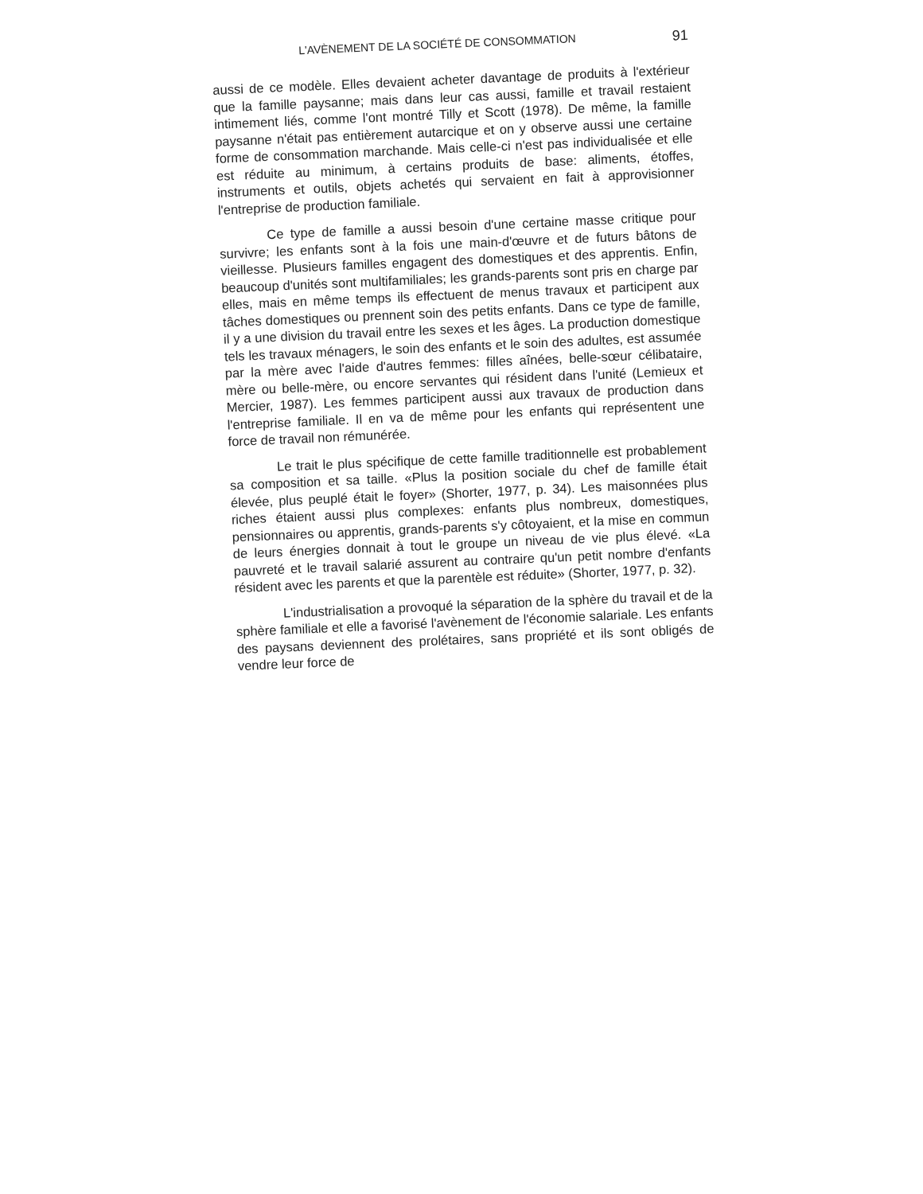L'AVÈNEMENT DE LA SOCIÉTÉ DE CONSOMMATION 91
aussi de ce modèle. Elles devaient acheter davantage de produits à l'extérieur que la famille paysanne; mais dans leur cas aussi, famille et travail restaient intimement liés, comme l'ont montré Tilly et Scott (1978). De même, la famille paysanne n'était pas entièrement autarcique et on y observe aussi une certaine forme de consommation marchande. Mais celle-ci n'est pas individualisée et elle est réduite au minimum, à certains produits de base: aliments, étoffes, instruments et outils, objets achetés qui servaient en fait à approvisionner l'entreprise de production familiale.
Ce type de famille a aussi besoin d'une certaine masse critique pour survivre; les enfants sont à la fois une main-d'œuvre et de futurs bâtons de vieillesse. Plusieurs familles engagent des domestiques et des apprentis. Enfin, beaucoup d'unités sont multifamiliales; les grands-parents sont pris en charge par elles, mais en même temps ils effectuent de menus travaux et participent aux tâches domestiques ou prennent soin des petits enfants. Dans ce type de famille, il y a une division du travail entre les sexes et les âges. La production domestique tels les travaux ménagers, le soin des enfants et le soin des adultes, est assumée par la mère avec l'aide d'autres femmes: filles aînées, belle-sœur célibataire, mère ou belle-mère, ou encore servantes qui résident dans l'unité (Lemieux et Mercier, 1987). Les femmes participent aussi aux travaux de production dans l'entreprise familiale. Il en va de même pour les enfants qui représentent une force de travail non rémunérée.
Le trait le plus spécifique de cette famille traditionnelle est probablement sa composition et sa taille. «Plus la position sociale du chef de famille était élevée, plus peuplé était le foyer» (Shorter, 1977, p. 34). Les maisonnées plus riches étaient aussi plus complexes: enfants plus nombreux, domestiques, pensionnaires ou apprentis, grands-parents s'y côtoyaient, et la mise en commun de leurs énergies donnait à tout le groupe un niveau de vie plus élevé. «La pauvreté et le travail salarié assurent au contraire qu'un petit nombre d'enfants résident avec les parents et que la parentèle est réduite» (Shorter, 1977, p. 32).
L'industrialisation a provoqué la séparation de la sphère du travail et de la sphère familiale et elle a favorisé l'avènement de l'économie salariale. Les enfants des paysans deviennent des prolétaires, sans propriété et ils sont obligés de vendre leur force de